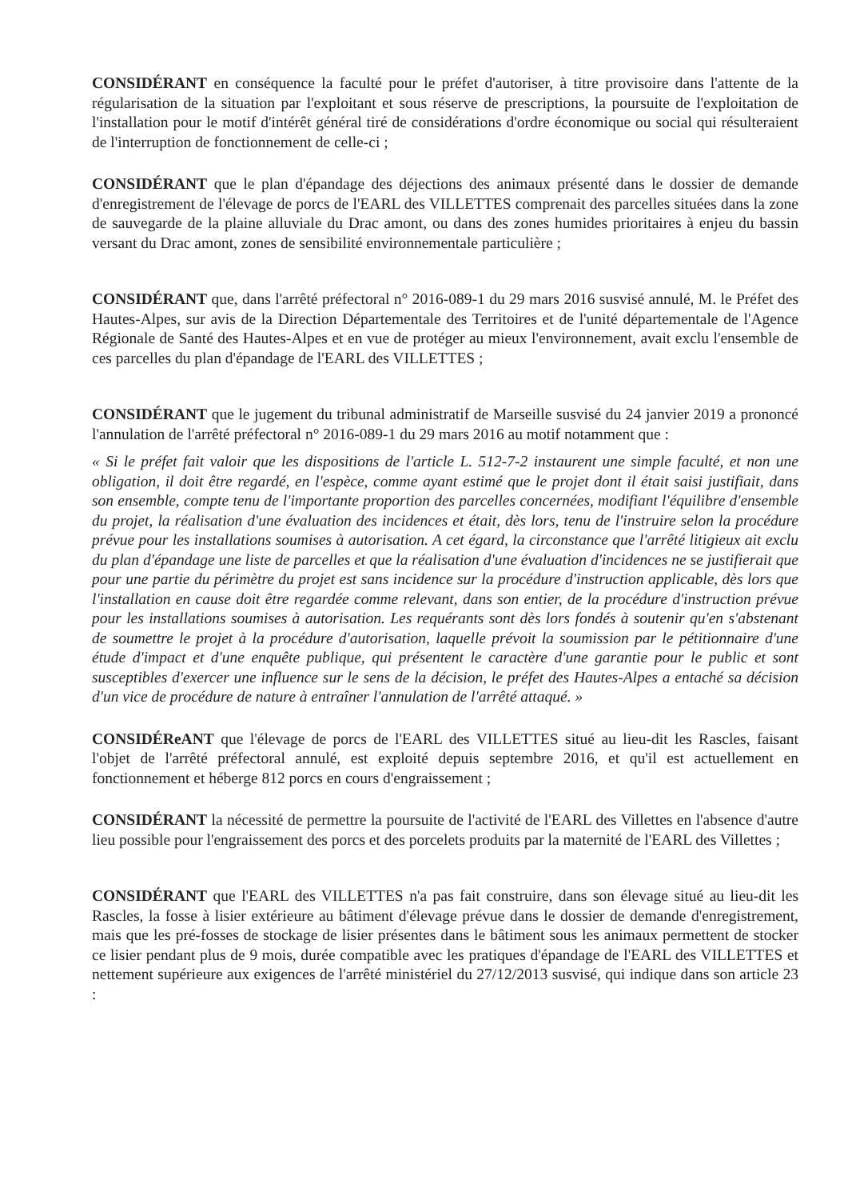CONSIDÉRANT en conséquence la faculté pour le préfet d'autoriser, à titre provisoire dans l'attente de la régularisation de la situation par l'exploitant et sous réserve de prescriptions, la poursuite de l'exploitation de l'installation pour le motif d'intérêt général tiré de considérations d'ordre économique ou social qui résulteraient de l'interruption de fonctionnement de celle-ci ;
CONSIDÉRANT que le plan d'épandage des déjections des animaux présenté dans le dossier de demande d'enregistrement de l'élevage de porcs de l'EARL des VILLETTES comprenait des parcelles situées dans la zone de sauvegarde de la plaine alluviale du Drac amont, ou dans des zones humides prioritaires à enjeu du bassin versant du Drac amont, zones de sensibilité environnementale particulière ;
CONSIDÉRANT que, dans l'arrêté préfectoral n° 2016-089-1 du 29 mars 2016 susvisé annulé, M. le Préfet des Hautes-Alpes, sur avis de la Direction Départementale des Territoires et de l'unité départementale de l'Agence Régionale de Santé des Hautes-Alpes et en vue de protéger au mieux l'environnement, avait exclu l'ensemble de ces parcelles du plan d'épandage de l'EARL des VILLETTES ;
CONSIDÉRANT que le jugement du tribunal administratif de Marseille susvisé du 24 janvier 2019 a prononcé l'annulation de l'arrêté préfectoral n° 2016-089-1 du 29 mars 2016 au motif notamment que :
« Si le préfet fait valoir que les dispositions de l'article L. 512-7-2 instaurent une simple faculté, et non une obligation, il doit être regardé, en l'espèce, comme ayant estimé que le projet dont il était saisi justifiait, dans son ensemble, compte tenu de l'importante proportion des parcelles concernées, modifiant l'équilibre d'ensemble du projet, la réalisation d'une évaluation des incidences et était, dès lors, tenu de l'instruire selon la procédure prévue pour les installations soumises à autorisation. A cet égard, la circonstance que l'arrêté litigieux ait exclu du plan d'épandage une liste de parcelles et que la réalisation d'une évaluation d'incidences ne se justifierait que pour une partie du périmètre du projet est sans incidence sur la procédure d'instruction applicable, dès lors que l'installation en cause doit être regardée comme relevant, dans son entier, de la procédure d'instruction prévue pour les installations soumises à autorisation. Les requérants sont dès lors fondés à soutenir qu'en s'abstenant de soumettre le projet à la procédure d'autorisation, laquelle prévoit la soumission par le pétitionnaire d'une étude d'impact et d'une enquête publique, qui présentent le caractère d'une garantie pour le public et sont susceptibles d'exercer une influence sur le sens de la décision, le préfet des Hautes-Alpes a entaché sa décision d'un vice de procédure de nature à entraîner l'annulation de l'arrêté attaqué. »
CONSIDÉReANT que l'élevage de porcs de l'EARL des VILLETTES situé au lieu-dit les Rascles, faisant l'objet de l'arrêté préfectoral annulé, est exploité depuis septembre 2016, et qu'il est actuellement en fonctionnement et héberge 812 porcs en cours d'engraissement ;
CONSIDÉRANT la nécessité de permettre la poursuite de l'activité de l'EARL des Villettes en l'absence d'autre lieu possible pour l'engraissement des porcs et des porcelets produits par la maternité de l'EARL des Villettes ;
CONSIDÉRANT que l'EARL des VILLETTES n'a pas fait construire, dans son élevage situé au lieu-dit les Rascles, la fosse à lisier extérieure au bâtiment d'élevage prévue dans le dossier de demande d'enregistrement, mais que les pré-fosses de stockage de lisier présentes dans le bâtiment sous les animaux permettent de stocker ce lisier pendant plus de 9 mois, durée compatible avec les pratiques d'épandage de l'EARL des VILLETTES et nettement supérieure aux exigences de l'arrêté ministériel du 27/12/2013 susvisé, qui indique dans son article 23 :